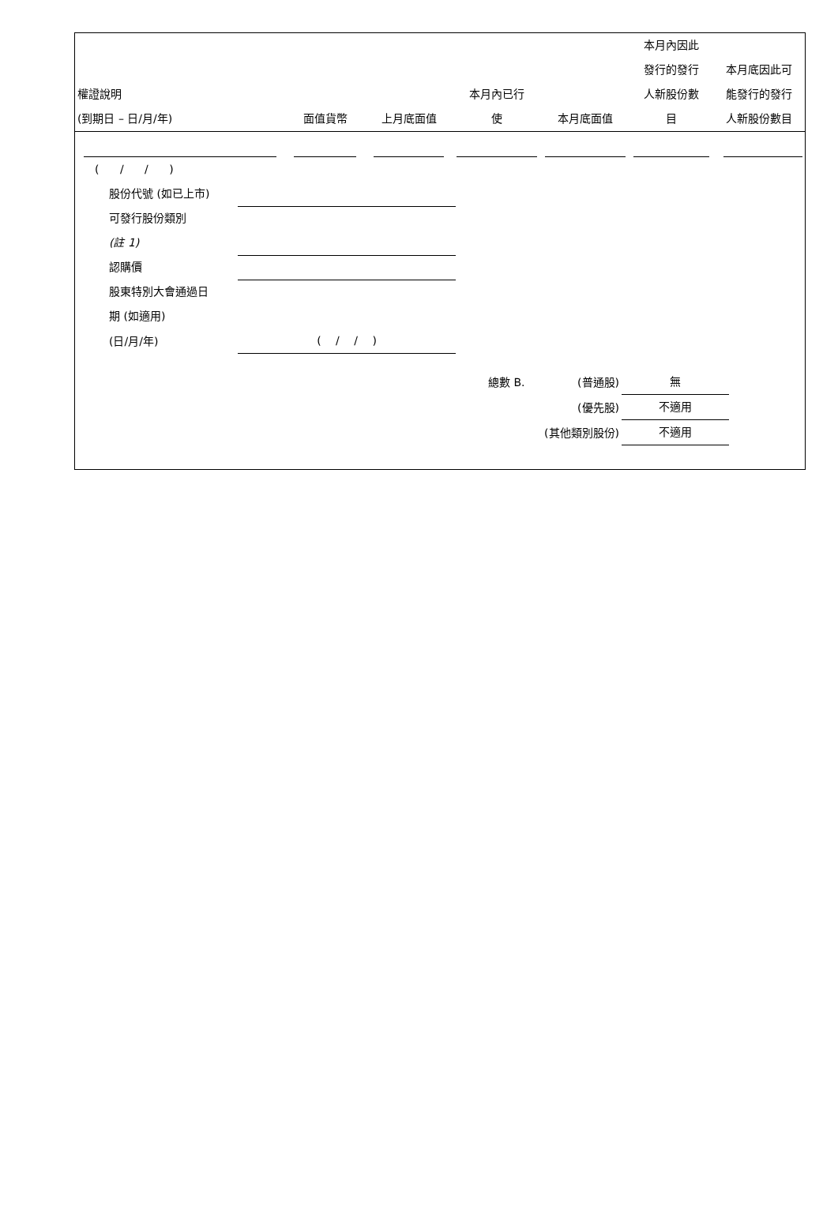| 權證說明 (到期日 – 日/月/年) | 面值貨幣 | 上月底面值 | 本月內已行 使 | 本月底面值 | 本月內因此 發行的發行 人新股份數 目 | 本月底因此可 能發行的發行 人新股份數目 |
| --- | --- | --- | --- | --- | --- | --- |
| ( / / ) | | | | | | |
| 股份代號 (如已上市) | |
| 可發行股份類別 | |
| (註 1) | |
| 認購價 | |
| 股東特別大會通過日 | |
| 期 (如適用) | |
| (日/月/年) | ( / / ) |
| 總數 B. | (普通股) | 無 |
| | (優先股) | 不適用 |
| (其他類別股份) | | 不適用 |